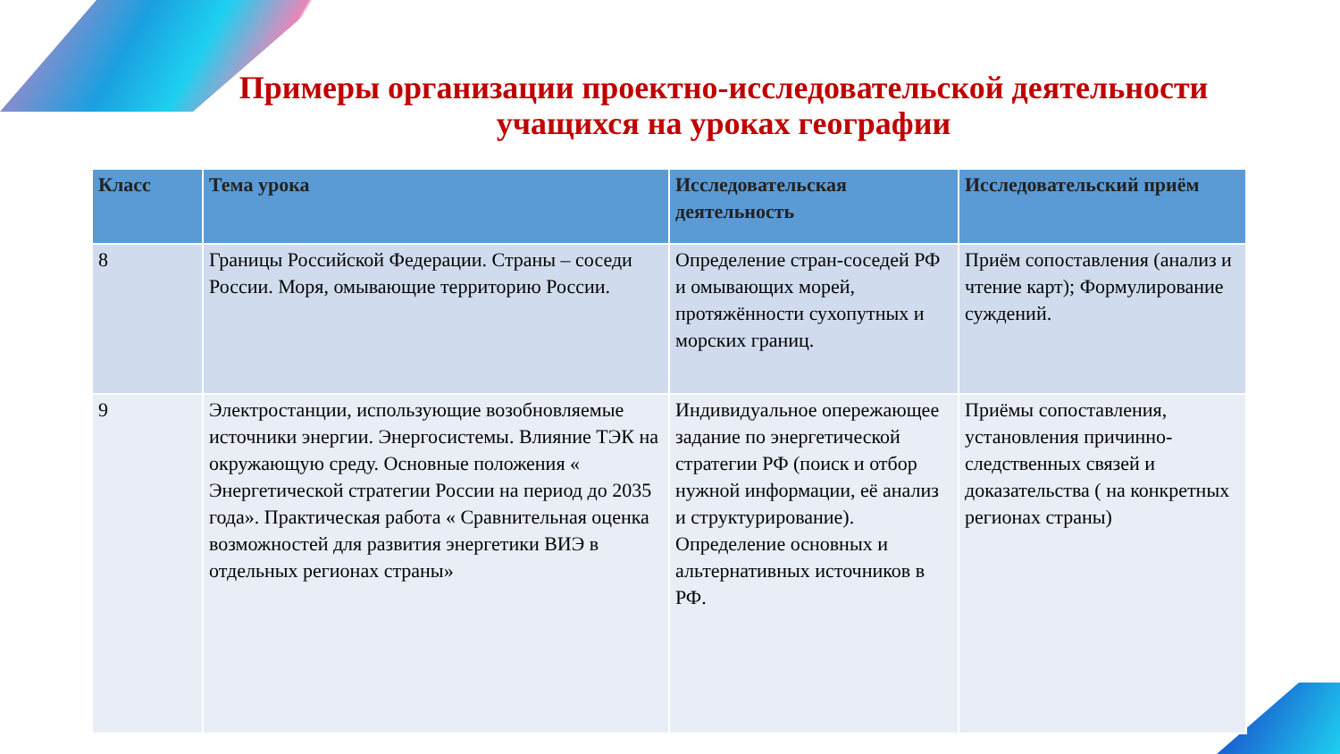Примеры организации проектно-исследовательской деятельности учащихся на уроках географии
| Класс | Тема урока | Исследовательская деятельность | Исследовательский приём |
| --- | --- | --- | --- |
| 8 | Границы Российской Федерации. Страны – соседи России. Моря, омывающие территорию России. | Определение стран-соседей РФ и омывающих морей, протяжённости сухопутных и морских границ. | Приём сопоставления (анализ и чтение карт); Формулирование суждений. |
| 9 | Электростанции, использующие возобновляемые источники энергии. Энергосистемы. Влияние ТЭК на окружающую среду. Основные положения « Энергетической стратегии России на период до 2035 года». Практическая работа « Сравнительная оценка возможностей для развития энергетики ВИЭ в отдельных регионах страны» | Индивидуальное опережающее задание по энергетической стратегии РФ (поиск и отбор нужной информации, её анализ и структурирование). Определение основных и альтернативных источников в РФ. | Приёмы сопоставления, установления причинно-следственных связей и доказательства ( на конкретных регионах страны) |